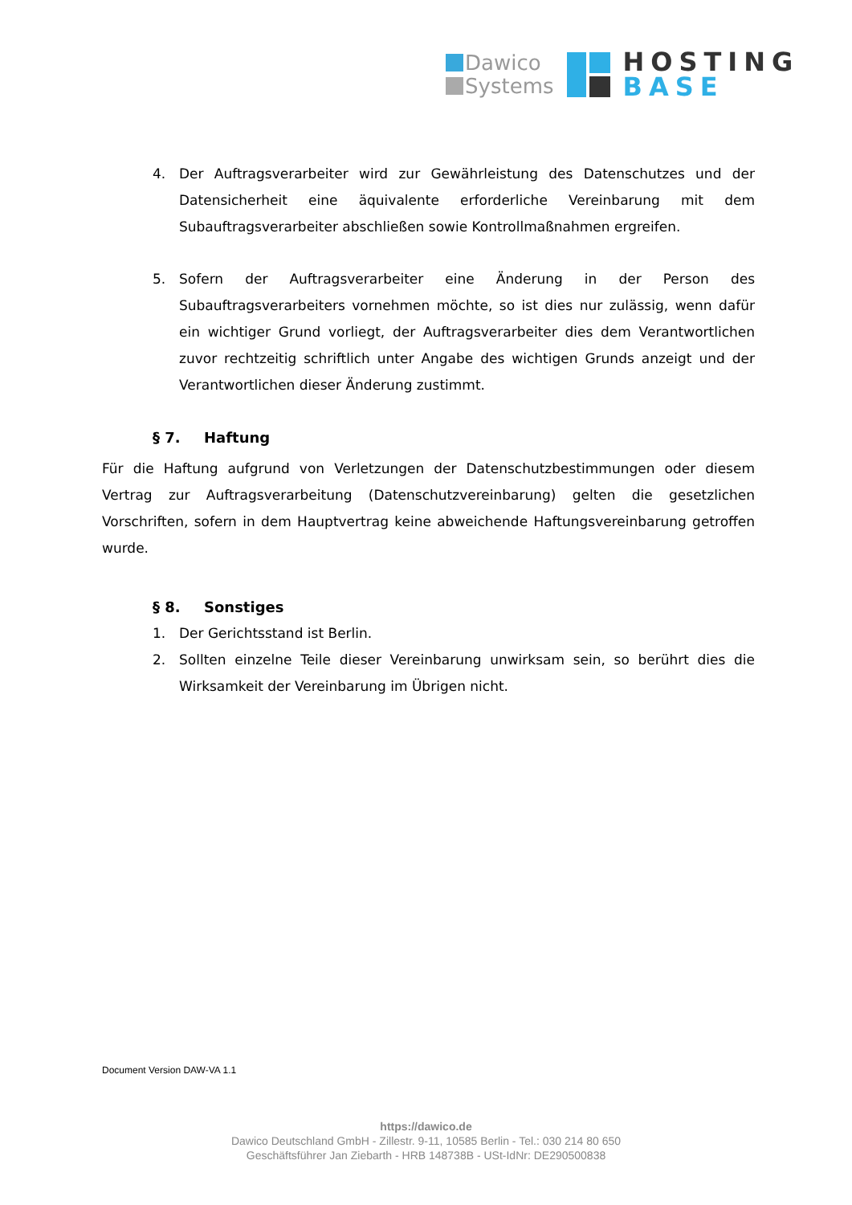Dawico
Systems
HOSTING
BASE
4. Der Auftragsverarbeiter wird zur Gewährleistung des Datenschutzes und der Datensicherheit eine äquivalente erforderliche Vereinbarung mit dem Subauftragsverarbeiter abschließen sowie Kontrollmaßnahmen ergreifen.
5. Sofern der Auftragsverarbeiter eine Änderung in der Person des Subauftragsverarbeiters vornehmen möchte, so ist dies nur zulässig, wenn dafür ein wichtiger Grund vorliegt, der Auftragsverarbeiter dies dem Verantwortlichen zuvor rechtzeitig schriftlich unter Angabe des wichtigen Grunds anzeigt und der Verantwortlichen dieser Änderung zustimmt.
§ 7. Haftung
Für die Haftung aufgrund von Verletzungen der Datenschutzbestimmungen oder diesem Vertrag zur Auftragsverarbeitung (Datenschutzvereinbarung) gelten die gesetzlichen Vorschriften, sofern in dem Hauptvertrag keine abweichende Haftungsvereinbarung getroffen wurde.
§ 8. Sonstiges
1. Der Gerichtsstand ist Berlin.
2. Sollten einzelne Teile dieser Vereinbarung unwirksam sein, so berührt dies die Wirksamkeit der Vereinbarung im Übrigen nicht.
Document Version DAW-VA 1.1
https://dawico.de
Dawico Deutschland GmbH - Zillestr. 9-11, 10585 Berlin - Tel.: 030 214 80 650
Geschäftsführer Jan Ziebarth - HRB 148738B - USt-IdNr: DE290500838